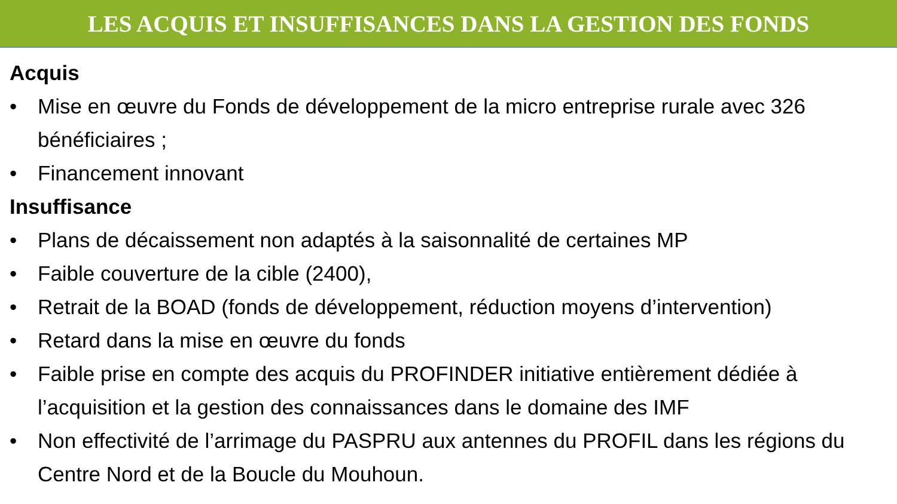LES ACQUIS ET INSUFFISANCES DANS LA GESTION DES FONDS
Acquis
• Mise en œuvre du Fonds de développement de la micro entreprise rurale avec 326 bénéficiaires ;
• Financement innovant
Insuffisance
• Plans de décaissement non adaptés à la saisonnalité de certaines MP
• Faible couverture de la cible (2400),
• Retrait de la BOAD (fonds de développement, réduction moyens d’intervention)
• Retard dans la mise en œuvre du fonds
• Faible prise en compte des acquis du PROFINDER initiative entièrement dédiée à l’acquisition et la gestion des connaissances dans le domaine des IMF
• Non effectivité de l’arrimage du PASPRU aux antennes du PROFIL dans les régions du Centre Nord et de la Boucle du Mouhoun.